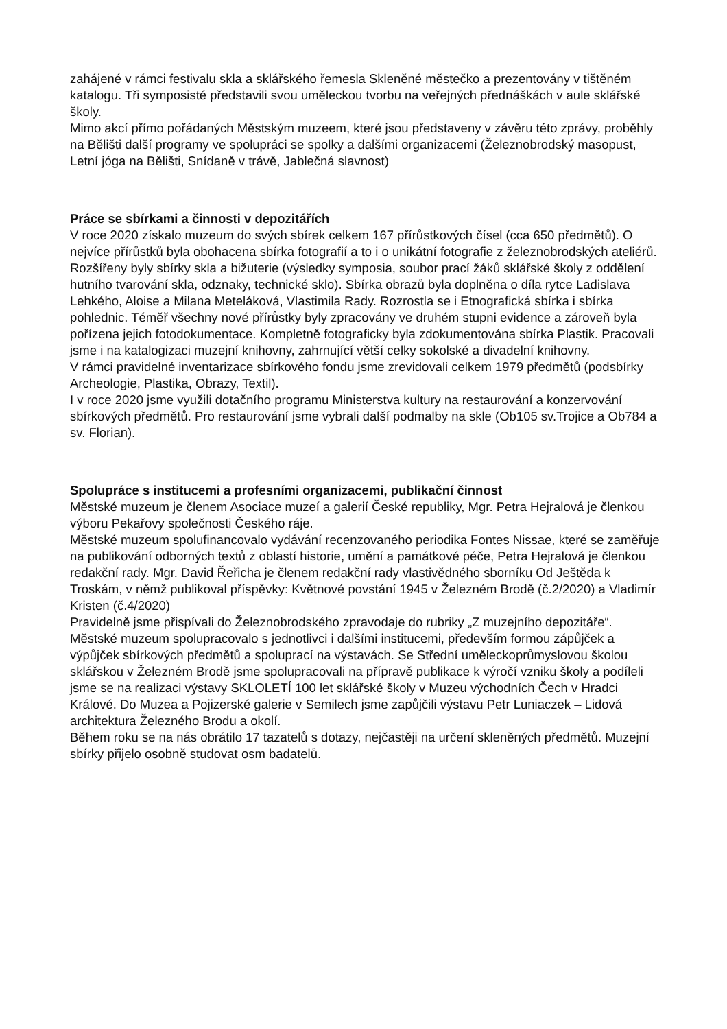zahájené v rámci festivalu skla a sklářského řemesla Skleněné městečko a prezentovány v tištěném katalogu. Tři symposisté představili svou uměleckou tvorbu na veřejných přednáškách v aule sklářské školy.
Mimo akcí přímo pořádaných Městským muzeem, které jsou představeny v závěru této zprávy, proběhly na Bělišti další programy ve spolupráci se spolky a dalšími organizacemi (Železnobrodský masopust, Letní jóga na Bělišti, Snídaně v trávě, Jablečná slavnost)
Práce se sbírkami a činnosti v depozitářích
V roce 2020 získalo muzeum do svých sbírek celkem 167 přírůstkových čísel (cca 650 předmětů). O nejvíce přírůstků byla obohacena sbírka fotografií a to i o unikátní fotografie z železnobrodských ateliérů. Rozšířeny byly sbírky skla a bižuterie (výsledky symposia, soubor prací žáků sklářské školy z oddělení hutního tvarování skla, odznaky, technické sklo). Sbírka obrazů byla doplněna o díla rytce Ladislava Lehkého, Aloise a Milana Meteláková, Vlastimila Rady. Rozrostla se i Etnografická sbírka i sbírka pohlednic. Téměř všechny nové přírůstky byly zpracovány ve druhém stupni evidence a zároveň byla pořízena jejich fotodokumentace. Kompletně fotograficky byla zdokumentována sbírka Plastik. Pracovali jsme i na katalogizaci muzejní knihovny, zahrnující větší celky sokolské a divadelní knihovny.
V rámci pravidelné inventarizace sbírkového fondu jsme zrevidovali celkem 1979 předmětů (podsbírky Archeologie, Plastika, Obrazy, Textil).
I v roce 2020 jsme využili dotačního programu Ministerstva kultury na restaurování a konzervování sbírkových předmětů. Pro restaurování jsme vybrali další podmalby na skle (Ob105 sv.Trojice a Ob784 a sv. Florian).
Spolupráce s institucemi a profesními organizacemi, publikační činnost
Městské muzeum je členem Asociace muzeí a galerií České republiky, Mgr. Petra Hejralová je členkou výboru Pekařovy společnosti Českého ráje.
Městské muzeum spolufinancovalo vydávání recenzovaného periodika Fontes Nissae, které se zaměřuje na publikování odborných textů z oblastí historie, umění a památkové péče, Petra Hejralová je členkou redakční rady. Mgr. David Řeřicha je členem redakční rady vlastivědného sborníku Od Ještěda k Troskám, v němž publikoval příspěvky: Květnové povstání 1945 v Železném Brodě (č.2/2020) a Vladimír Kristen (č.4/2020)
Pravidelně jsme přispívali do Železnobrodského zpravodaje do rubriky „Z muzejního depozitáře“.
Městské muzeum spolupracovalo s jednotlivci i dalšími institucemi, především formou zápůjček a výpůjček sbírkových předmětů a spoluprací na výstavách. Se Střední uměleckoprůmyslovou školou sklářskou v Železném Brodě jsme spolupracovali na přípravě publikace k výročí vzniku školy a podíleli jsme se na realizaci výstavy SKLOLETÍ 100 let sklářské školy v Muzeu východních Čech v Hradci Králové. Do Muzea a Pojizerské galerie v Semilech jsme zapůjčili výstavu Petr Luniaczek – Lidová architektura Železného Brodu a okolí.
Během roku se na nás obrátilo 17 tazatelů s dotazy, nejčastěji na určení skleněných předmětů. Muzejní sbírky přijelo osobně studovat osm badatelů.